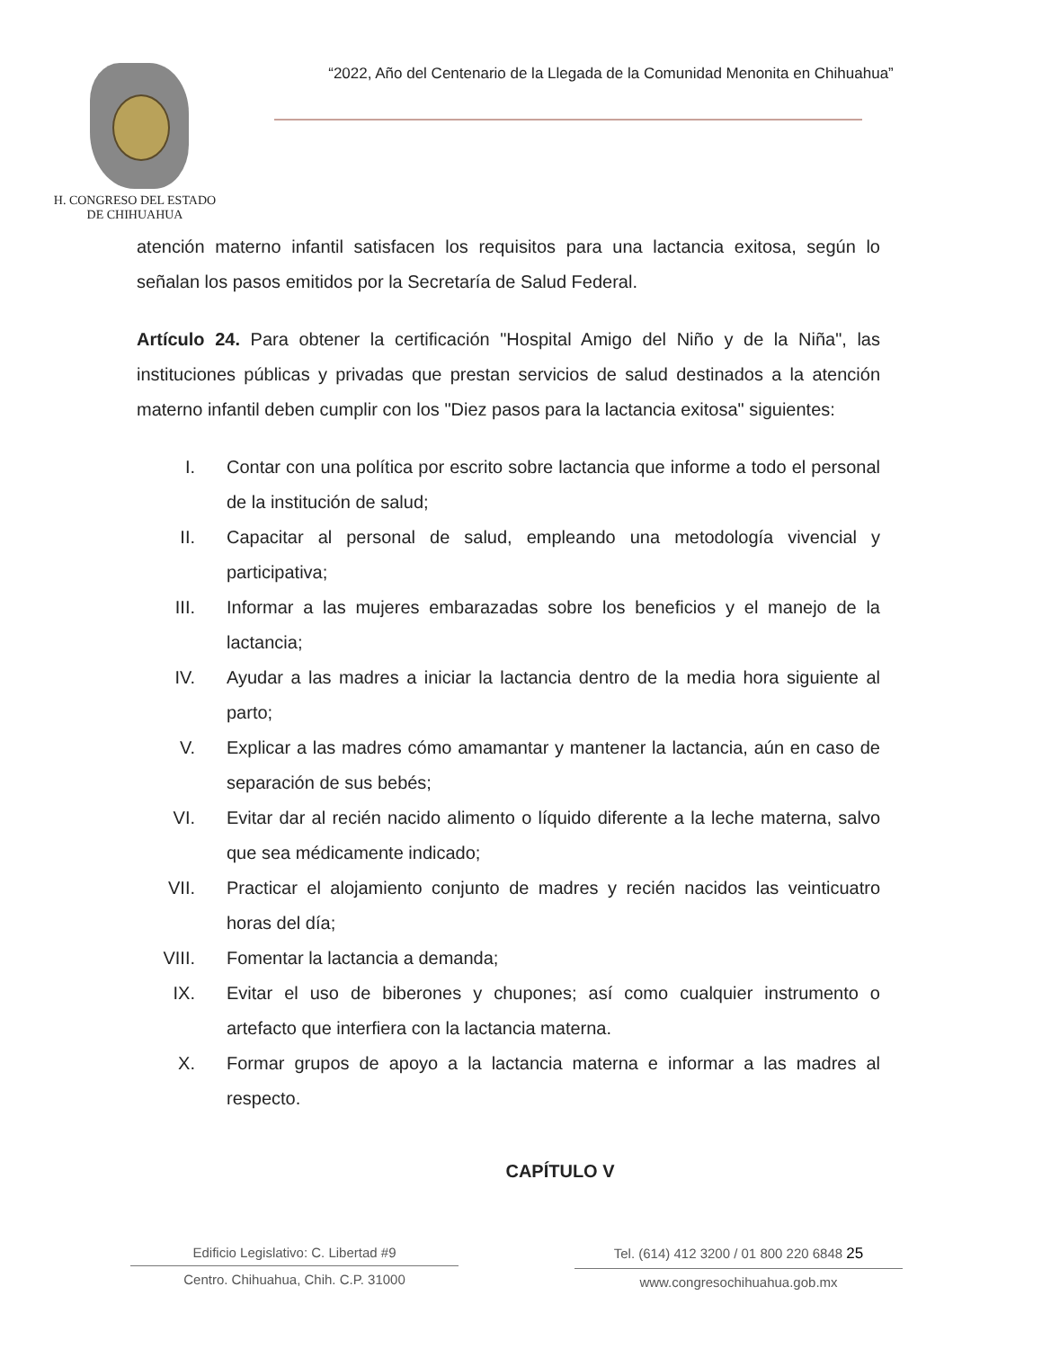H. CONGRESO DEL ESTADO
DE CHIHUAHUA
“2022, Año del Centenario de la Llegada de la Comunidad Menonita en Chihuahua”
atención materno infantil satisfacen los requisitos para una lactancia exitosa, según lo señalan los pasos emitidos por la Secretaría de Salud Federal.
Artículo 24. Para obtener la certificación "Hospital Amigo del Niño y de la Niña", las instituciones públicas y privadas que prestan servicios de salud destinados a la atención materno infantil deben cumplir con los "Diez pasos para la lactancia exitosa" siguientes:
I. Contar con una política por escrito sobre lactancia que informe a todo el personal de la institución de salud;
II. Capacitar al personal de salud, empleando una metodología vivencial y participativa;
III. Informar a las mujeres embarazadas sobre los beneficios y el manejo de la lactancia;
IV. Ayudar a las madres a iniciar la lactancia dentro de la media hora siguiente al parto;
V. Explicar a las madres cómo amamantar y mantener la lactancia, aún en caso de separación de sus bebés;
VI. Evitar dar al recién nacido alimento o líquido diferente a la leche materna, salvo que sea médicamente indicado;
VII. Practicar el alojamiento conjunto de madres y recién nacidos las veinticuatro horas del día;
VIII. Fomentar la lactancia a demanda;
IX. Evitar el uso de biberones y chupones; así como cualquier instrumento o artefacto que interfiera con la lactancia materna.
X. Formar grupos de apoyo a la lactancia materna e informar a las madres al respecto.
CAPÍTULO V
Edificio Legislativo: C. Libertad #9
Centro. Chihuahua, Chih. C.P. 31000
Tel. (614) 412 3200 / 01 800 220 6848 25
www.congresochihuahua.gob.mx